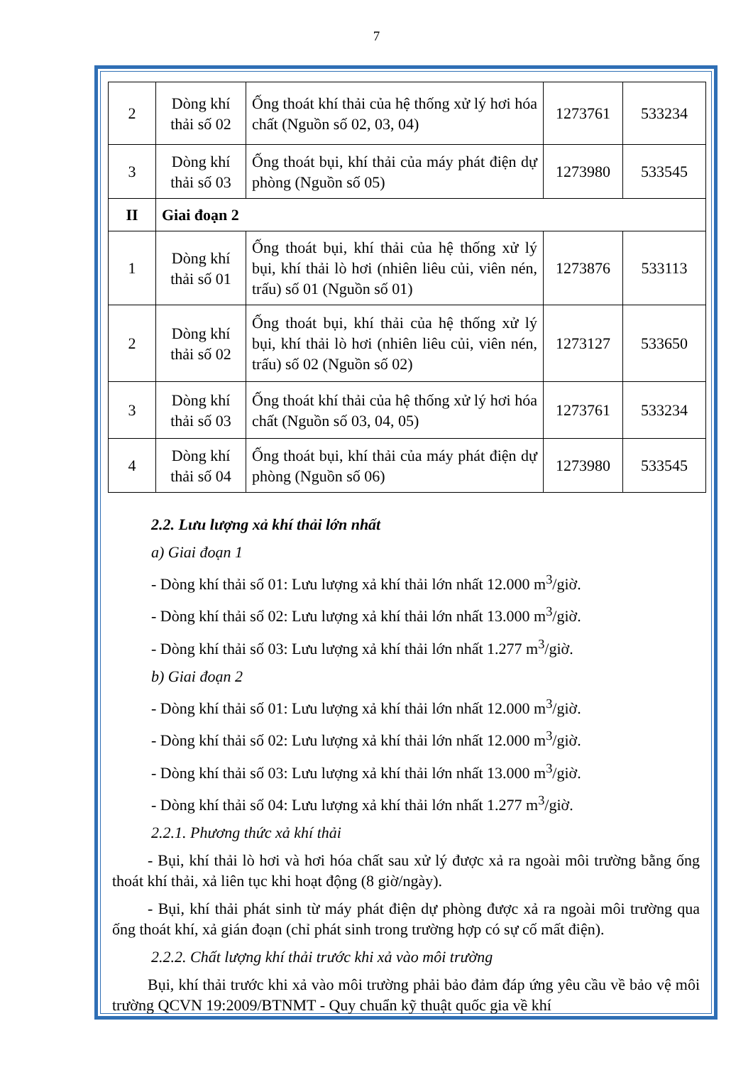7
| 2 | Dòng khí thải số 02 | Ống thoát khí thải của hệ thống xử lý hơi hóa chất (Nguồn số 02, 03, 04) | 1273761 | 533234 |
| 3 | Dòng khí thải số 03 | Ống thoát bụi, khí thải của máy phát điện dự phòng (Nguồn số 05) | 1273980 | 533545 |
| II | Giai đoạn 2 | | | |
| 1 | Dòng khí thải số 01 | Ống thoát bụi, khí thải của hệ thống xử lý bụi, khí thải lò hơi (nhiên liêu củi, viên nén, trấu) số 01 (Nguồn số 01) | 1273876 | 533113 |
| 2 | Dòng khí thải số 02 | Ống thoát bụi, khí thải của hệ thống xử lý bụi, khí thải lò hơi (nhiên liêu củi, viên nén, trấu) số 02 (Nguồn số 02) | 1273127 | 533650 |
| 3 | Dòng khí thải số 03 | Ống thoát khí thải của hệ thống xử lý hơi hóa chất (Nguồn số 03, 04, 05) | 1273761 | 533234 |
| 4 | Dòng khí thải số 04 | Ống thoát bụi, khí thải của máy phát điện dự phòng (Nguồn số 06) | 1273980 | 533545 |
2.2. Lưu lượng xả khí thải lớn nhất
a) Giai đoạn 1
- Dòng khí thải số 01: Lưu lượng xả khí thải lớn nhất 12.000 m<sup>3</sup>/giờ.
- Dòng khí thải số 02: Lưu lượng xả khí thải lớn nhất 13.000 m<sup>3</sup>/giờ.
- Dòng khí thải số 03: Lưu lượng xả khí thải lớn nhất 1.277 m<sup>3</sup>/giờ.
b) Giai đoạn 2
- Dòng khí thải số 01: Lưu lượng xả khí thải lớn nhất 12.000 m<sup>3</sup>/giờ.
- Dòng khí thải số 02: Lưu lượng xả khí thải lớn nhất 12.000 m<sup>3</sup>/giờ.
- Dòng khí thải số 03: Lưu lượng xả khí thải lớn nhất 13.000 m<sup>3</sup>/giờ.
- Dòng khí thải số 04: Lưu lượng xả khí thải lớn nhất 1.277 m<sup>3</sup>/giờ.
2.2.1. Phương thức xả khí thải
- Bụi, khí thải lò hơi và hơi hóa chất sau xử lý được xả ra ngoài môi trường bằng ống thoát khí thải, xả liên tục khi hoạt động (8 giờ/ngày).
- Bụi, khí thải phát sinh từ máy phát điện dự phòng được xả ra ngoài môi trường qua ống thoát khí, xả gián đoạn (chỉ phát sinh trong trường hợp có sự cố mất điện).
2.2.2. Chất lượng khí thải trước khi xả vào môi trường
Bụi, khí thải trước khi xả vào môi trường phải bảo đảm đáp ứng yêu cầu về bảo vệ môi trường QCVN 19:2009/BTNMT - Quy chuẩn kỹ thuật quốc gia về khí